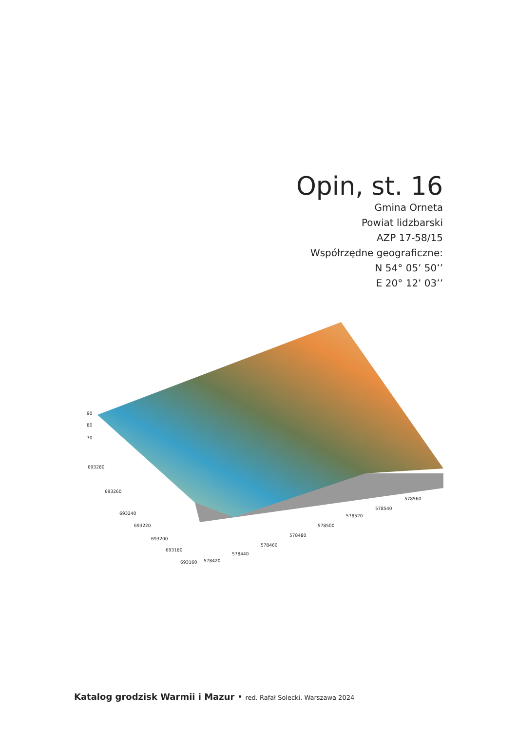Opin, st. 16
Gmina Orneta
Powiat lidzbarski
AZP 17-58/15
Współrzędne geograficzne:
N 54° 05’ 50’’
E 20° 12’ 03’’
90
80
70
693280
693260
693240
693220
693200
693180
693160
578420
578440
578460
578480
578500
578520
578540
578560
Katalog grodzisk Warmii i Mazur • red. Rafał Solecki. Warszawa 2024